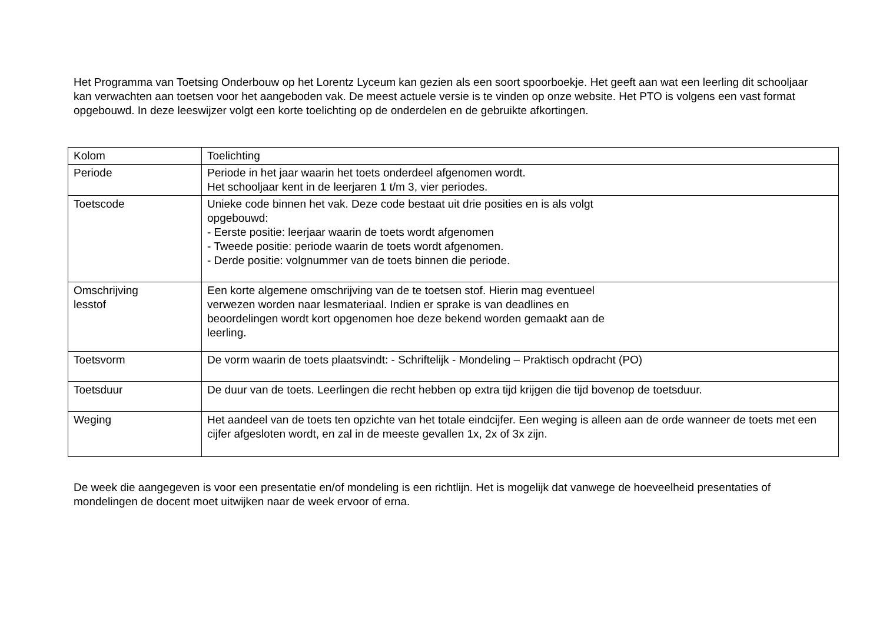Het Programma van Toetsing Onderbouw op het Lorentz Lyceum kan gezien als een soort spoorboekje. Het geeft aan wat een leerling dit schooljaar kan verwachten aan toetsen voor het aangeboden vak. De meest actuele versie is te vinden op onze website. Het PTO is volgens een vast format opgebouwd. In deze leeswijzer volgt een korte toelichting op de onderdelen en de gebruikte afkortingen.
| Kolom | Toelichting |
| --- | --- |
| Periode | Periode in het jaar waarin het toets onderdeel afgenomen wordt. Het schooljaar kent in de leerjaren 1 t/m 3, vier periodes. |
| Toetscode | Unieke code binnen het vak. Deze code bestaat uit drie posities en is als volgt opgebouwd: - Eerste positie: leerjaar waarin de toets wordt afgenomen - Tweede positie: periode waarin de toets wordt afgenomen. - Derde positie: volgnummer van de toets binnen die periode. |
| Omschrijving lesstof | Een korte algemene omschrijving van de te toetsen stof. Hierin mag eventueel verwezen worden naar lesmateriaal. Indien er sprake is van deadlines en beoordelingen wordt kort opgenomen hoe deze bekend worden gemaakt aan de leerling. |
| Toetsvorm | De vorm waarin de toets plaatsvindt: - Schriftelijk - Mondeling – Praktisch opdracht (PO) |
| Toetsduur | De duur van de toets. Leerlingen die recht hebben op extra tijd krijgen die tijd bovenop de toetsduur. |
| Weging | Het aandeel van de toets ten opzichte van het totale eindcijfer. Een weging is alleen aan de orde wanneer de toets met een cijfer afgesloten wordt, en zal in de meeste gevallen 1x, 2x of 3x zijn. |
De week die aangegeven is voor een presentatie en/of mondeling is een richtlijn. Het is mogelijk dat vanwege de hoeveelheid presentaties of mondelingen de docent moet uitwijken naar de week ervoor of erna.